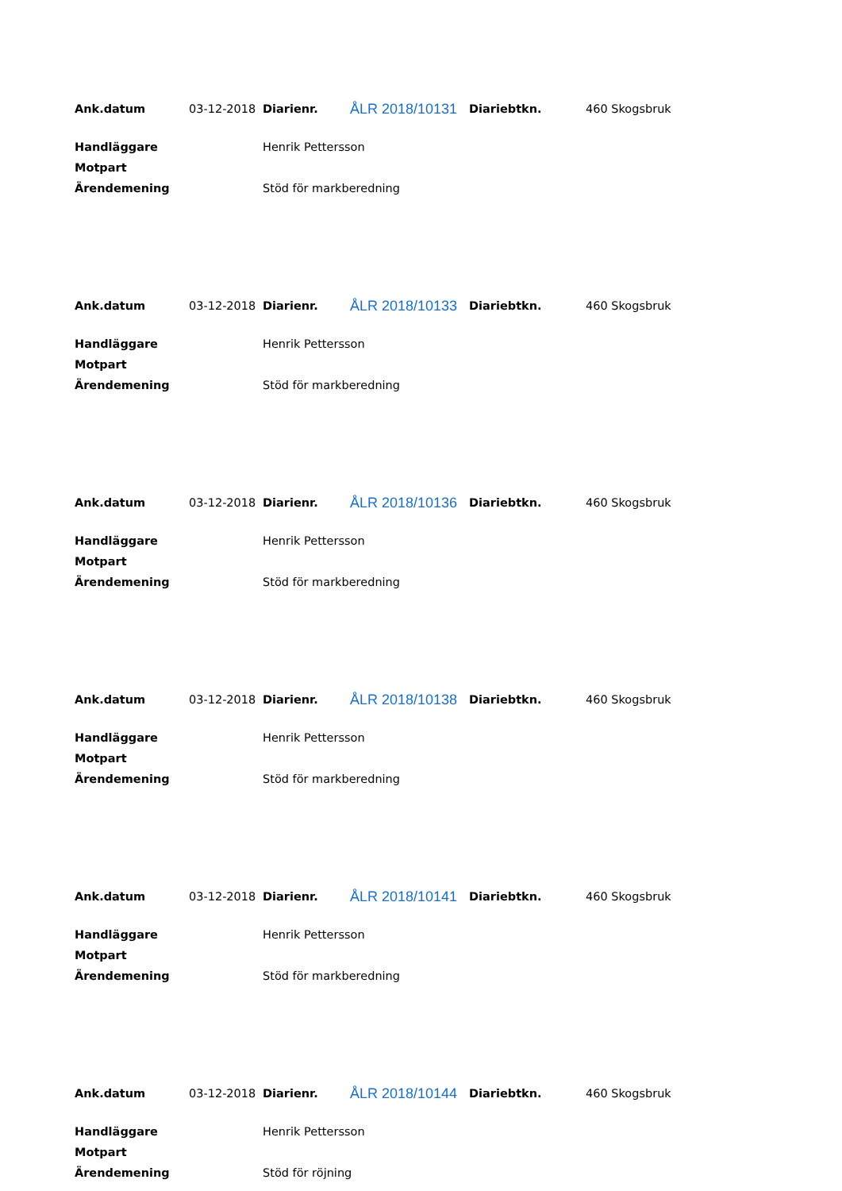| Ank.datum | 03-12-2018 | Diarienr. | ÅLR 2018/10131 | Diariebtkn. | 460 Skogsbruk |
| Handläggare | Henrik Pettersson |
| Motpart | |
| Ärendemening | Stöd för markberedning |
| Ank.datum | 03-12-2018 | Diarienr. | ÅLR 2018/10133 | Diariebtkn. | 460 Skogsbruk |
| Handläggare | Henrik Pettersson |
| Motpart | |
| Ärendemening | Stöd för markberedning |
| Ank.datum | 03-12-2018 | Diarienr. | ÅLR 2018/10136 | Diariebtkn. | 460 Skogsbruk |
| Handläggare | Henrik Pettersson |
| Motpart | |
| Ärendemening | Stöd för markberedning |
| Ank.datum | 03-12-2018 | Diarienr. | ÅLR 2018/10138 | Diariebtkn. | 460 Skogsbruk |
| Handläggare | Henrik Pettersson |
| Motpart | |
| Ärendemening | Stöd för markberedning |
| Ank.datum | 03-12-2018 | Diarienr. | ÅLR 2018/10141 | Diariebtkn. | 460 Skogsbruk |
| Handläggare | Henrik Pettersson |
| Motpart | |
| Ärendemening | Stöd för markberedning |
| Ank.datum | 03-12-2018 | Diarienr. | ÅLR 2018/10144 | Diariebtkn. | 460 Skogsbruk |
| Handläggare | Henrik Pettersson |
| Motpart | |
| Ärendemening | Stöd för röjning |